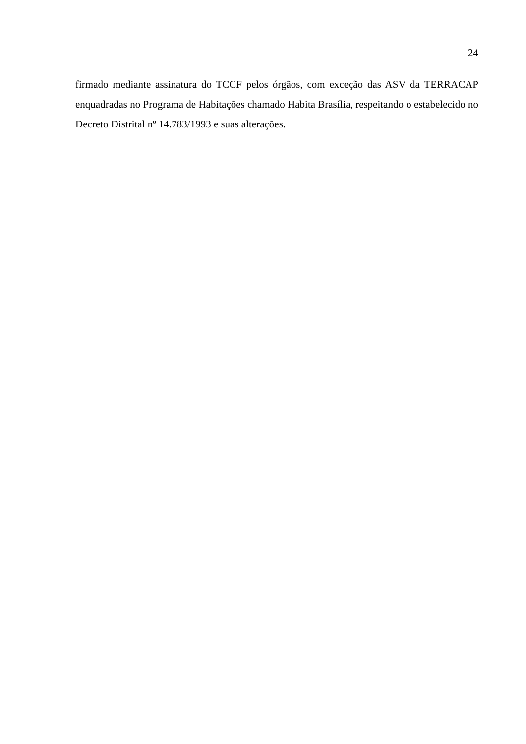24
firmado mediante assinatura do TCCF pelos órgãos, com exceção das ASV da TERRACAP enquadradas no Programa de Habitações chamado Habita Brasília, respeitando o estabelecido no Decreto Distrital nº 14.783/1993 e suas alterações.